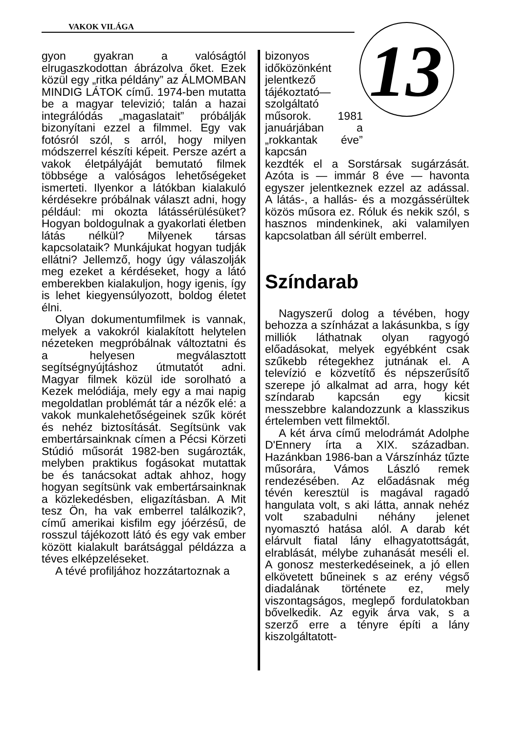VAKOK VILÁGA
13
gyon gyakran a valóságtól elrugaszkodottan ábrázolva őket. Ezek közül egy „ritka példány” az ÁLMOMBAN MINDIG LÁTOK című. 1974-ben mutatta be a magyar televizió; talán a hazai integrálódás „magaslatait” próbálják bizonyítani ezzel a filmmel. Egy vak fotósról szól, s arról, hogy milyen módszerrel készíti képeit. Persze azért a vakok életpályáját bemutató filmek többsége a valóságos lehetőségeket ismerteti. Ilyenkor a látókban kialakuló kérdésekre próbálnak választ adni, hogy például: mi okozta látássérülésüket? Hogyan boldogulnak a gyakorlati életben látás nélkül? Milyenek társas kapcsolataik? Munkájukat hogyan tudják ellátni? Jellemző, hogy úgy válaszolják meg ezeket a kérdéseket, hogy a látó emberekben kialakuljon, hogy igenis, így is lehet kiegyensúlyozott, boldog életet élni.
Olyan dokumentumfilmek is vannak, melyek a vakokról kialakított helytelen nézeteken megpróbálnak változtatni és a helyesen megválasztott segítségnyújtáshoz útmutatót adni. Magyar filmek közül ide sorolható a Kezek melódiája, mely egy a mai napig megoldatlan problémát tár a nézők elé: a vakok munkalehetőségeinek szűk körét és nehéz biztosítását. Segítsünk vak embertársainknak címen a Pécsi Körzeti Stúdió műsorát 1982-ben sugározták, melyben praktikus fogásokat mutattak be és tanácsokat adtak ahhoz, hogy hogyan segítsünk vak embertársainknak a közlekedésben, eligazításban. A Mit tesz Ön, ha vak emberrel találkozik?, című amerikai kisfilm egy jóérzésű, de rosszul tájékozott látó és egy vak ember között kialakult barátsággal példázza a téves elképzeléseket.
A tévé profiljához hozzátartoznak a
bizonyos időközönként jelentkező tájékoztató—szolgáltató műsorok. 1981 januárjában a „rokkantak éve” kapcsán
kezdték el a Sorstársak sugárzását. Azóta is — immár 8 éve — havonta egyszer jelentkeznek ezzel az adással. A látás-, a hallás- és a mozgássérültek közös műsora ez. Róluk és nekik szól, s hasznos mindenkinek, aki valamilyen kapcsolatban áll sérült emberrel.
Színdarab
Nagyszerű dolog a tévében, hogy behozza a színházat a lakásunkba, s így milliók láthatnak olyan ragyogó előadásokat, melyek egyébként csak szűkebb rétegekhez jutnának el. A televízió e közvetítő és népszerűsítő szerepe jó alkalmat ad arra, hogy két színdarab kapcsán egy kicsit messzebbre kalandozzunk a klasszikus értelemben vett filmektől.
A két árva című melodrámát Adolphe D'Ennery írta a XIX. században. Hazánkban 1986-ban a Várszínház tűzte műsorára, Vámos László remek rendezésében. Az előadásnak még tévén keresztül is magával ragadó hangulata volt, s aki látta, annak nehéz volt szabadulni néhány jelenet nyomasztó hatása alól. A darab két elárvult fiatal lány elhagyatottságát, elrablását, mélybe zuhanását meséli el. A gonosz mesterkedéseinek, a jó ellen elkövetett bűneinek s az erény végső diadalának története ez, mely viszontagságos, meglepő fordulatokban bővelkedik. Az egyik árva vak, s a szerző erre a tényre építi a lány kiszolgáltatott-